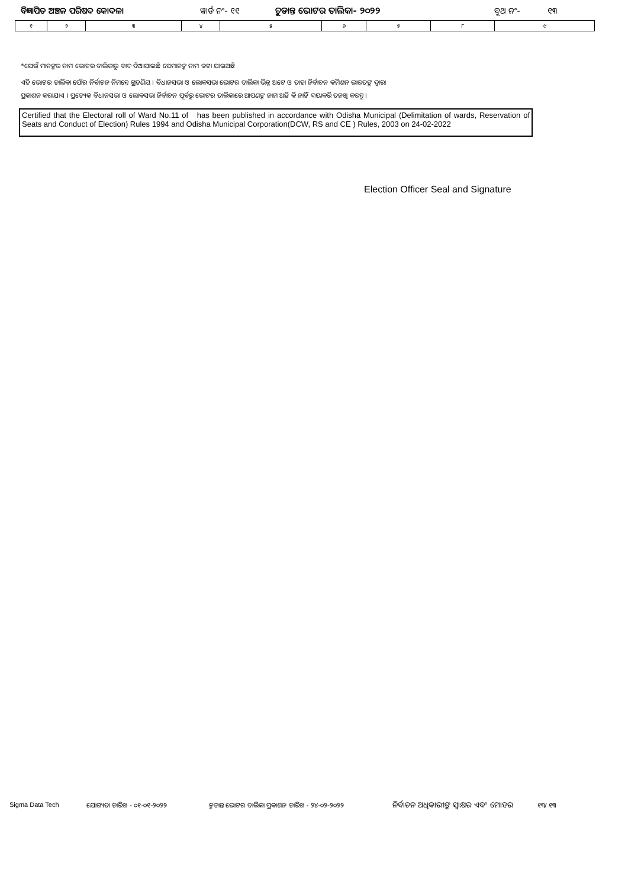ବିଜ୍ଞାପିତ ଅଞ୍ଚଳ ପରିଷଦ କୋଦଳା ୱାର୍ଡ ନଂ- ୧୧ ଚୁଡାନ୍ତ ଭୋଟର ତାଲିକା- ୨୦୨୨ ବୁଥ ନଂ- ୧୩
| ୧ | ୨ | ୩ | ୪ | ୫ | ୬ | ୭ | ୮ | ୯ |
*ଯେଉଁ ମାନଙ୍କର ନାମ ଭୋଟର ତାଲିକାରୁ ବାଦ ଦିଆଯାଇଛି ସେମାନଙ୍କ ନାମ କଟା ଯାଇଅଛି
ଏହି ଭୋଟର ତାଲିକା ପୌର ନିର୍ବାଚନ ନିମନ୍ତେ ଗ୍ରହଣିୟ । ବିଧାନସଭା ଓ ଲୋକସଭା ଭୋଟର ତାଲିକା ଭିନ୍ନ ଅଟେ ଓ ତାହା ନିର୍ବାଚନ କମିଶନ ଭାରତଙ୍କ ଦ୍ୱାରା
ପ୍ରକାଶନ କରାଯାଏ । ପ୍ରତ୍ୟେକ ବିଧାନସଭା ଓ ଲୋକସଭା ନିର୍ବାଚନ ପୂର୍ବରୁ ଭୋଟର ତାଲିକାରେ ଆପଣଙ୍କ ନାମ ଅଛି କି ନାହିଁ ଦୟାକରି ତନଖି କରନ୍ତୁ ।
Certified that the Electoral roll of Ward No.11 of has been published in accordance with Odisha Municipal (Delimitation of wards, Reservation of Seats and Conduct of Election) Rules 1994 and Odisha Municipal Corporation(DCW, RS and CE ) Rules, 2003 on 24-02-2022
Election Officer Seal and Signature
Sigma Data Tech ଯୋଗ୍ୟତା ତାରିଖ - ୦୧-୦୧-୨୦୨୨ ଚୁଡାନ୍ତ ଭୋଟର ତାଲିକା ପ୍ରକାଶନ ତାରିଖ - ୨୪-୦୨-୨୦୨୨
ନିର୍ବାଚନ ଅଧିକାରୀଙ୍କ ସ୍ୱାକ୍ଷର ଏବଂ ମୋହର
୧୩/ ୧୩